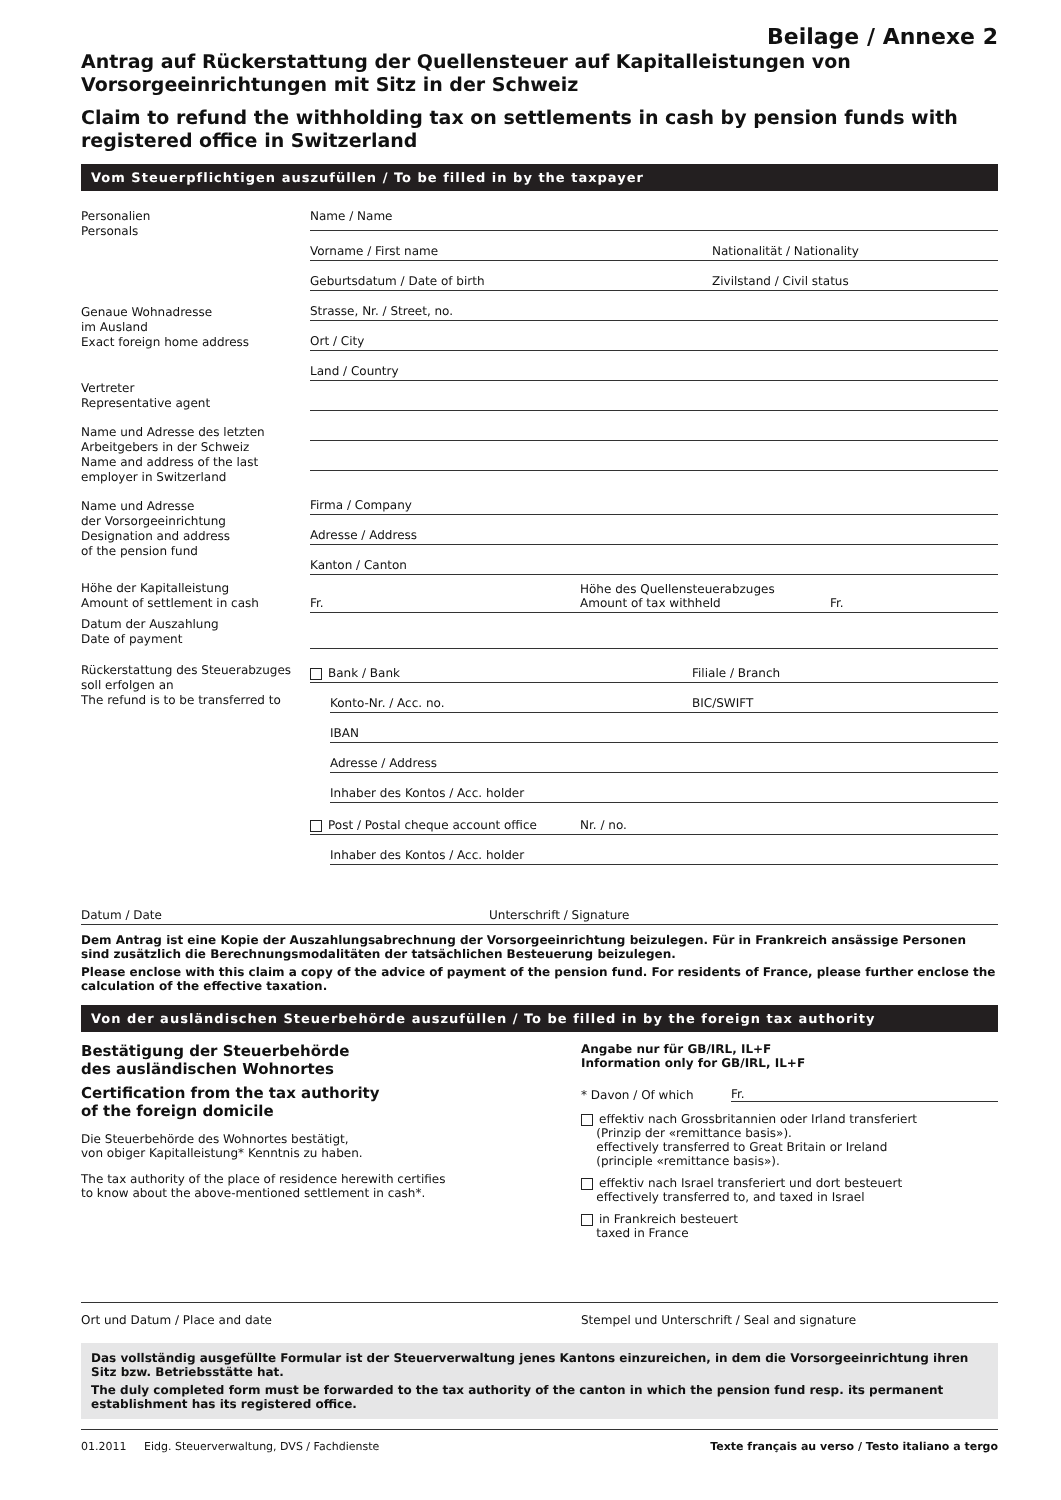Beilage / Annexe 2
Antrag auf Rückerstattung der Quellensteuer auf Kapitalleistungen von Vorsorgeeinrichtungen mit Sitz in der Schweiz
Claim to refund the withholding tax on settlements in cash by pension funds with registered office in Switzerland
Vom Steuerpflichtigen auszufüllen / To be filled in by the taxpayer
Personalien
Personals
Name / Name
Vorname / First name Nationalität / Nationality
Geburtsdatum / Date of birth Zivilstand / Civil status
Genaue Wohnadresse
im Ausland
Exact foreign home address
Strasse, Nr. / Street, no.
Ort / City
Land / Country
Vertreter
Representative agent
Name und Adresse des letzten Arbeitgebers in der Schweiz
Name and address of the last employer in Switzerland
Name und Adresse
der Vorsorgeeinrichtung
Designation and address
of the pension fund
Firma / Company
Adresse / Address
Kanton / Canton
Höhe der Kapitalleistung
Amount of settlement in cash
Fr. Höhe des Quellensteuerabzuges
Amount of tax withheld Fr.
Datum der Auszahlung
Date of payment
Rückerstattung des Steuerabzuges soll erfolgen an
The refund is to be transferred to
Bank / Bank Filiale / Branch
Konto-Nr. / Acc. no. BIC/SWIFT
IBAN
Adresse / Address
Inhaber des Kontos / Acc. holder
Post / Postal cheque account office Nr. / no.
Inhaber des Kontos / Acc. holder
Datum / Date Unterschrift / Signature
Dem Antrag ist eine Kopie der Auszahlungsabrechnung der Vorsorgeeinrichtung beizulegen. Für in Frankreich ansässige Personen sind zusätzlich die Berechnungsmodalitäten der tatsächlichen Besteuerung beizulegen.
Please enclose with this claim a copy of the advice of payment of the pension fund. For residents of France, please further enclose the calculation of the effective taxation.
Von der ausländischen Steuerbehörde auszufüllen / To be filled in by the foreign tax authority
Bestätigung der Steuerbehörde
des ausländischen Wohnortes
Certification from the tax authority
of the foreign domicile
Die Steuerbehörde des Wohnortes bestätigt,
von obiger Kapitalleistung* Kenntnis zu haben.
The tax authority of the place of residence herewith certifies
to know about the above-mentioned settlement in cash*.
Angabe nur für GB/IRL, IL+F
Information only for GB/IRL, IL+F
* Davon / Of which Fr.
effektiv nach Grossbritannien oder Irland transferiert
(Prinzip der «remittance basis»).
effectively transferred to Great Britain or Ireland
(principle «remittance basis»).
effektiv nach Israel transferiert und dort besteuert
effectively transferred to, and taxed in Israel
in Frankreich besteuert
taxed in France
Ort und Datum / Place and date Stempel und Unterschrift / Seal and signature
Das vollständig ausgefüllte Formular ist der Steuerverwaltung jenes Kantons einzureichen, in dem die Vorsorgeeinrichtung ihren Sitz bzw. Betriebsstätte hat.
The duly completed form must be forwarded to the tax authority of the canton in which the pension fund resp. its permanent establishment has its registered office.
01.2011 Eidg. Steuerverwaltung, DVS / Fachdienste Texte français au verso / Testo italiano a tergo